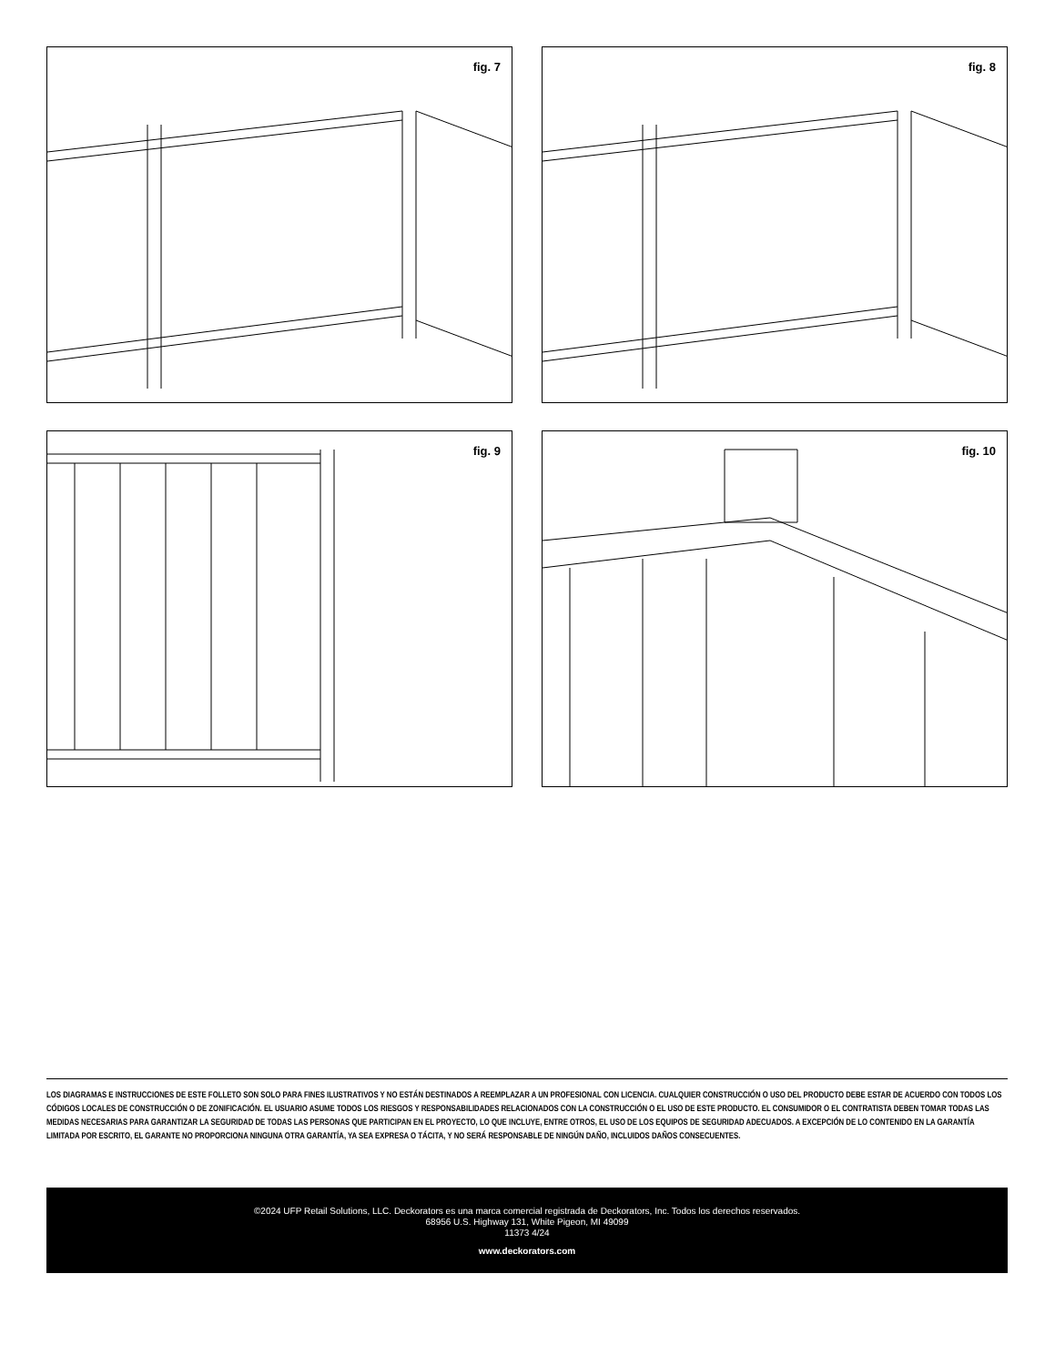fig. 7
fig. 8
fig. 9
fig. 10
LOS DIAGRAMAS E INSTRUCCIONES DE ESTE FOLLETO SON SOLO PARA FINES ILUSTRATIVOS Y NO ESTÁN DESTINADOS A REEMPLAZAR A UN PROFESIONAL CON LICENCIA. CUALQUIER CONSTRUCCIÓN O USO DEL PRODUCTO DEBE ESTAR DE ACUERDO CON TODOS LOS CÓDIGOS LOCALES DE CONSTRUCCIÓN O DE ZONIFICACIÓN. EL USUARIO ASUME TODOS LOS RIESGOS Y RESPONSABILIDADES RELACIONADOS CON LA CONSTRUCCIÓN O EL USO DE ESTE PRODUCTO. EL CONSUMIDOR O EL CONTRATISTA DEBEN TOMAR TODAS LAS MEDIDAS NECESARIAS PARA GARANTIZAR LA SEGURIDAD DE TODAS LAS PERSONAS QUE PARTICIPAN EN EL PROYECTO, LO QUE INCLUYE, ENTRE OTROS, EL USO DE LOS EQUIPOS DE SEGURIDAD ADECUADOS. A EXCEPCIÓN DE LO CONTENIDO EN LA GARANTÍA LIMITADA POR ESCRITO, EL GARANTE NO PROPORCIONA NINGUNA OTRA GARANTÍA, YA SEA EXPRESA O TÁCITA, Y NO SERÁ RESPONSABLE DE NINGÚN DAÑO, INCLUIDOS DAÑOS CONSECUENTES.
©2024 UFP Retail Solutions, LLC. Deckorators es una marca comercial registrada de Deckorators, Inc. Todos los derechos reservados.
68956 U.S. Highway 131, White Pigeon, MI 49099
11373 4/24
www.deckorators.com